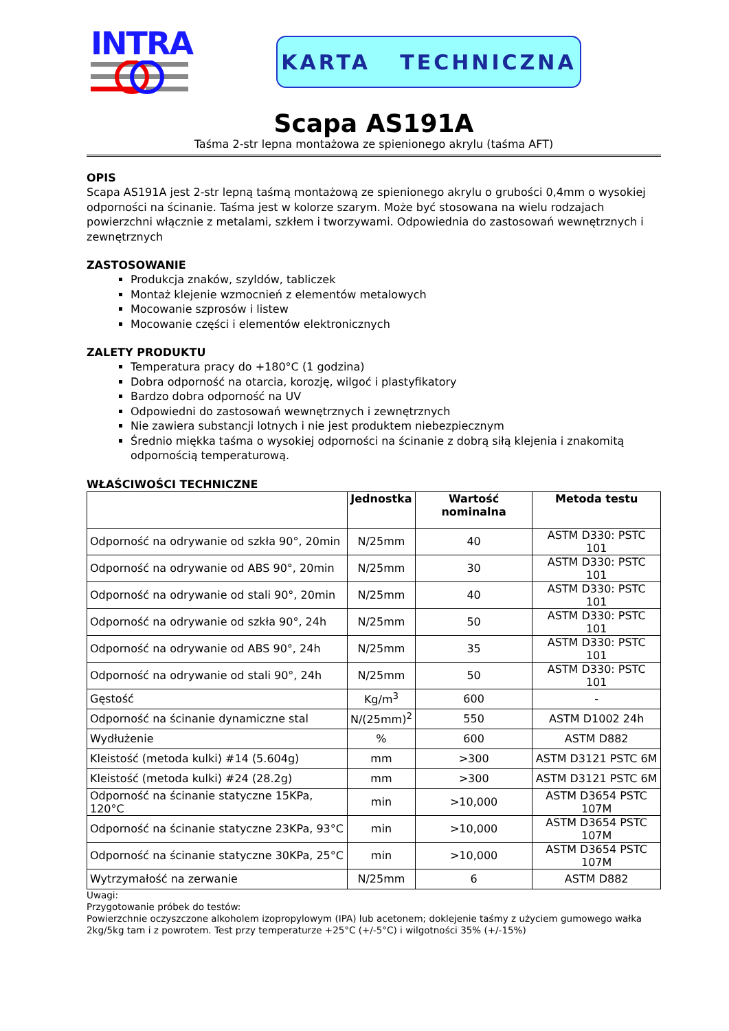INTRA
KARTA TECHNICZNA
Scapa AS191A
Taśma 2-str lepna montażowa ze spienionego akrylu (taśma AFT)
OPIS
Scapa AS191A jest 2-str lepną taśmą montażową ze spienionego akrylu o grubości 0,4mm o wysokiej odporności na ścinanie. Taśma jest w kolorze szarym. Może być stosowana na wielu rodzajach powierzchni włącznie z metalami, szkłem i tworzywami. Odpowiednia do zastosowań wewnętrznych i zewnętrznych
ZASTOSOWANIE
Produkcja znaków, szyldów, tabliczek
Montaż klejenie wzmocnień z elementów metalowych
Mocowanie szprosów i listew
Mocowanie części i elementów elektronicznych
ZALETY PRODUKTU
Temperatura pracy do +180°C (1 godzina)
Dobra odporność na otarcia, korozję, wilgoć i plastyfikatory
Bardzo dobra odporność na UV
Odpowiedni do zastosowań wewnętrznych i zewnętrznych
Nie zawiera substancji lotnych i nie jest produktem niebezpiecznym
Średnio miękka taśma o wysokiej odporności na ścinanie z dobrą siłą klejenia i znakomitą odpornością temperaturową.
WŁAŚCIWOŚCI TECHNICZNE
| | Jednostka | Wartość nominalna | Metoda testu |
| --- | --- | --- | --- |
| Odporność na odrywanie od szkła 90°, 20min | N/25mm | 40 | ASTM D330: PSTC 101 |
| Odporność na odrywanie od ABS 90°, 20min | N/25mm | 30 | ASTM D330: PSTC 101 |
| Odporność na odrywanie od stali 90°, 20min | N/25mm | 40 | ASTM D330: PSTC 101 |
| Odporność na odrywanie od szkła 90°, 24h | N/25mm | 50 | ASTM D330: PSTC 101 |
| Odporność na odrywanie od ABS 90°, 24h | N/25mm | 35 | ASTM D330: PSTC 101 |
| Odporność na odrywanie od stali 90°, 24h | N/25mm | 50 | ASTM D330: PSTC 101 |
| Gęstość | Kg/m<sup>3</sup> | 600 | - |
| Odporność na ścinanie dynamiczne stal | N/(25mm)<sup>2</sup> | 550 | ASTM D1002 24h |
| Wydłużenie | % | 600 | ASTM D882 |
| Kleistość (metoda kulki) #14 (5.604g) | mm | >300 | ASTM D3121 PSTC 6M |
| Kleistość (metoda kulki) #24 (28.2g) | mm | >300 | ASTM D3121 PSTC 6M |
| Odporność na ścinanie statyczne 15KPa, 120°C | min | >10,000 | ASTM D3654 PSTC 107M |
| Odporność na ścinanie statyczne 23KPa, 93°C | min | >10,000 | ASTM D3654 PSTC 107M |
| Odporność na ścinanie statyczne 30KPa, 25°C | min | >10,000 | ASTM D3654 PSTC 107M |
| Wytrzymałość na zerwanie | N/25mm | 6 | ASTM D882 |
Uwagi:
Przygotowanie próbek do testów:
Powierzchnie oczyszczone alkoholem izopropylowym (IPA) lub acetonem; doklejenie taśmy z użyciem gumowego wałka 2kg/5kg tam i z powrotem. Test przy temperaturze +25°C (+/-5°C) i wilgotności 35% (+/-15%)